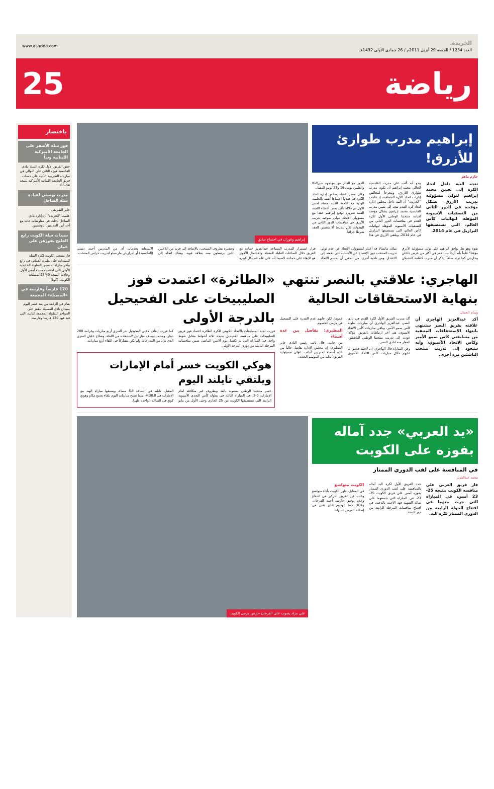الجريدة.
العدد 1234 / الجمعة 29 أبريل 2011م / 26 جمادى الأولى 1432هـ
www.aljarida.com
رياضة 25
إبراهيم مدرب طوارئ للأزرق!
حازم ماهر
تتجه النية داخل اتحاد الكرة إلى تعيين محمد إبراهيم لتولي مسؤولية تدريب الأزرق بشكل مؤقت، في الدور الثاني من التصفيات الآسيوية المؤهلة لنهائيات كأس العالم، التي تستضيفها البرازيل في عام 2014.
يبدو أنه كُتب على مدرب القادسية الحالي محمد إبراهيم أن يكون مدرب طوارئ للأزرق، ومخرجاً لمجالس إدارات اتحاد الكرة المتعاقبة، إذ علمت "الجريدة" أن النية داخل مجلس إدارة اتحاد كرة القدم تتجه إلى تعيين مدرب القادسية محمد إبراهيم بشكل مؤقت لقيادة منتخبنا الوطني الأول لكرة القدم في منافسات الدور الثاني من التصفيات الآسيوية المؤهلة لنهائيات كأس العالم، التي تستضيفها البرازيل في عام 2014، ويلتقي الأزرق في هذا الدور مع الفائز من مواجهة سيرلانكا والفلبين يومي 19 و23 يونيو المقبل.
وكان بعض أعضاء مجلس إدارة اتحاد الكرة قد عقدوا اجتماعا أشبه بالجلسة الودية مع اللجنة الفنية مساء امس الاول تم خلاله تأكيد بعض أعضاء اللجنة الفنية ضرورة توقيع إبراهيم عقدا مع مسؤولي الاتحاد يتولى بموجبه تدريب الأزرق في منافسات الدور الثاني من البطولة، لكن بشرط ألا يتضمن العقد شرطا جزائيا.
إبراهيم وغوران في اجتماع سابق
بقوة وهو هل يوافق ابراهيم على تولي مسؤولية الأزرق مؤقتا؟ علماً بأنه أرجأ بت الامر في أكثر من عرض داخلي وخارجي كما تردد سلفاً. يذكر أن مدرب كاظمة التشيكي ميلان ماتشالا قد اعتذر لمسؤولي الاتحاد عن عدم تولي تدريب المنتخب دون الإفصاح عن الأسباب التي دفعته إلى الاعتذار. ومن ناحية أخرى، من المقرر أن يحسم الاتحاد قرار استمرار المدرب المساعد عبدالعزيز حمادة مع الفريق خلال الساعات القليلة المقبلة، والاحتمال الأقوى هو الإبقاء على حمادة، لاسيما أنه على علم تام بكل كبيرة وصغيرة بظروف المنتخب، بالإضافة إلى قربه من اللاعبين الذين يرتبطون معه بعلاقة قوية. وهناك اتجاه إلى الاستعانة بخدمات أي من المدربين أحمد دشتي (القادسية) أو البرازيلي مارسيلو لتدريب حراس المنتخب.
الهاجري: علاقتي بالنصر تنتهي بنهاية الاستحقاقات الحالية
وسام الجمال
أكد عبدالعزيز الهاجري أن علاقته بفريق النصر ستنتهي بانتهاء الاستحقاقات المتبقية من مسابقتي كأس سمو الأمير وكأس الاتحاد الآسيوي، وأنه سيعود إلى تدريب منتخب الناشئين مرة أخرى.
أكد مدرب الفريق الأول لكرة القدم في نادي النصر، عبدالعزيز الهاجري أن مباريات بطولة كأس سمو الأمير، وباقي مباريات كأس الاتحاد الآسيوي، هي آخر ارتباطاته بالفريق، مؤكدا عودته إلى تدريب منتخبنا الوطني للناشئين، المعار منه لنادي النصر.
وعن المباراة قال الهاجري: إن لاعبيه قدموا ما عليهم خلال مباريات كأس الاتحاد الآسيوي عموما، لكن عابهم عدم القدرة على التسجيل في مرمى الخصوم.
المطيري: نفاضل بين عدة أسماء
من جانبه، قال نائب رئيس النادي جابر المطيري، إن مجلس الإدارة يفاضل حالياً بين عدة أسماء لمدربين أجانب لتولي مسؤولية الفريق، بداية من الموسم الجديد.
«الطائرة» اعتمدت فوز الصليبيخات على الفحيحيل بالدرجة الأولى
قررت لجنة المسابقات بالاتحاد الكويتي للكرة الطائرة اعتماد فوز فريق الصليبيخات على منافسه الفحيحيل بنتيجة ثلاثة أشواط مقابل شوط واحد، في المباراة التي لم تكتمل يوم الاثنين الماضي ضمن منافسات المرحلة الثامنة من دوري الدرجة الأولى.
كما قررت إيقاف لاعبي الفحيحيل بدر العنزي أربع مباريات وغرامة 200 دينار، ومحمد يوسف مباراتين لاستبعاده من اللقاء، وصلاح عليان العنزي الذي نزل من المدرجات ولم يكن مشاركاً في اللقاء أربع مباريات.
هوكي الكويت خسر أمام الإمارات ويلتقي تايلند اليوم
خسر منتخبنا الوطني بصعوبة بالغة وبظروف غير متكافئة امام الإمارات 0-2، في المباراة الثالثة في بطولة كأس التحدي الآسيوية الرابعة التي تستضيفها الكويت من 25 الجاري وحتى الأول من مايو المقبل. تايلند في الساعة الـ8 مساء، ويسبقها مباراة الهند مع الامارات في الـ4:30، بينما تفتتح مباريات اليوم بلقاء يجمع مكاو وهونغ كونغ في الساعة الواحدة ظهرا.
«يد العربي» جدد آماله بفوزه على الكويت
في المنافسة على لقب الدوري الممتاز
محمد عبدالعزيز
فاز فريق العربي على منافسه الكويت بنتيجة 25-23 أمس، في المباراة التي جرت بينهما في افتتاح الجولة الرابعة من الدوري الممتاز لكرة اليد.
جدد الفريق الأول لكرة اليد آماله بالمنافسة على لقب الدوري الممتاز بفوزه أمس على فريق الكويت 25-23، في المباراة التي جمعتهما على صالة الشهيد فهد الأحمد بالدعية، في افتتاح منافسات المرحلة الرابعة من دور الستة.
الكويت متواضع
في المقابل، ظهر الكويت بأداء متواضع وغاب عن الفريق التركيز في الدفاع وعدم توفيق حارسه أحمد الفرحان، وكذلك خط الهجوم الذي تفنن في إضاعة الفرص السهلة.
علي مراد يصوب على الفرحان حارس مرمى الكويت
باختصار
فوز سلة الأصفر على الجامعة الأميركية اللبنانية ودياً
حقق الفريق الأول لكرة السلة بنادي القادسية فوزه الثاني على التوالي في مبارياته التجريبية الثانية على حساب فريق الجامعة اللبنانية الأميركية بنتيجة 64-65.
مدرب بوسني لقيادة سلة الساحل
جابر الشريفي
علمت "الجريدة" أن إدارة نادي الساحل دخلت في مفاوضات جادة مع أحد أبرز المدربين البوسنيين.
سيدات سلة الكويت رابع الخليج بفوزهن على عمان
فاز منتخب الكويت لكرة السلة للسيدات على نظيره العماني في رابع وآخر مباراة له ضمن البطولة الخليجية الأولى التي اختتمت مساء أمس الأول. وجاءت النتيجة 23/49 لمصلحة الكويت. (كونا)
120 فارساً وفارسة في «المسيلة» المجمعة
يقام في الرابعة من بعد عصر اليوم بميدان نادي المسيلة للقفز على الحواجز البطولة المجمعة الثانية، التي قيد فيها 120 فارسا وفارسة.